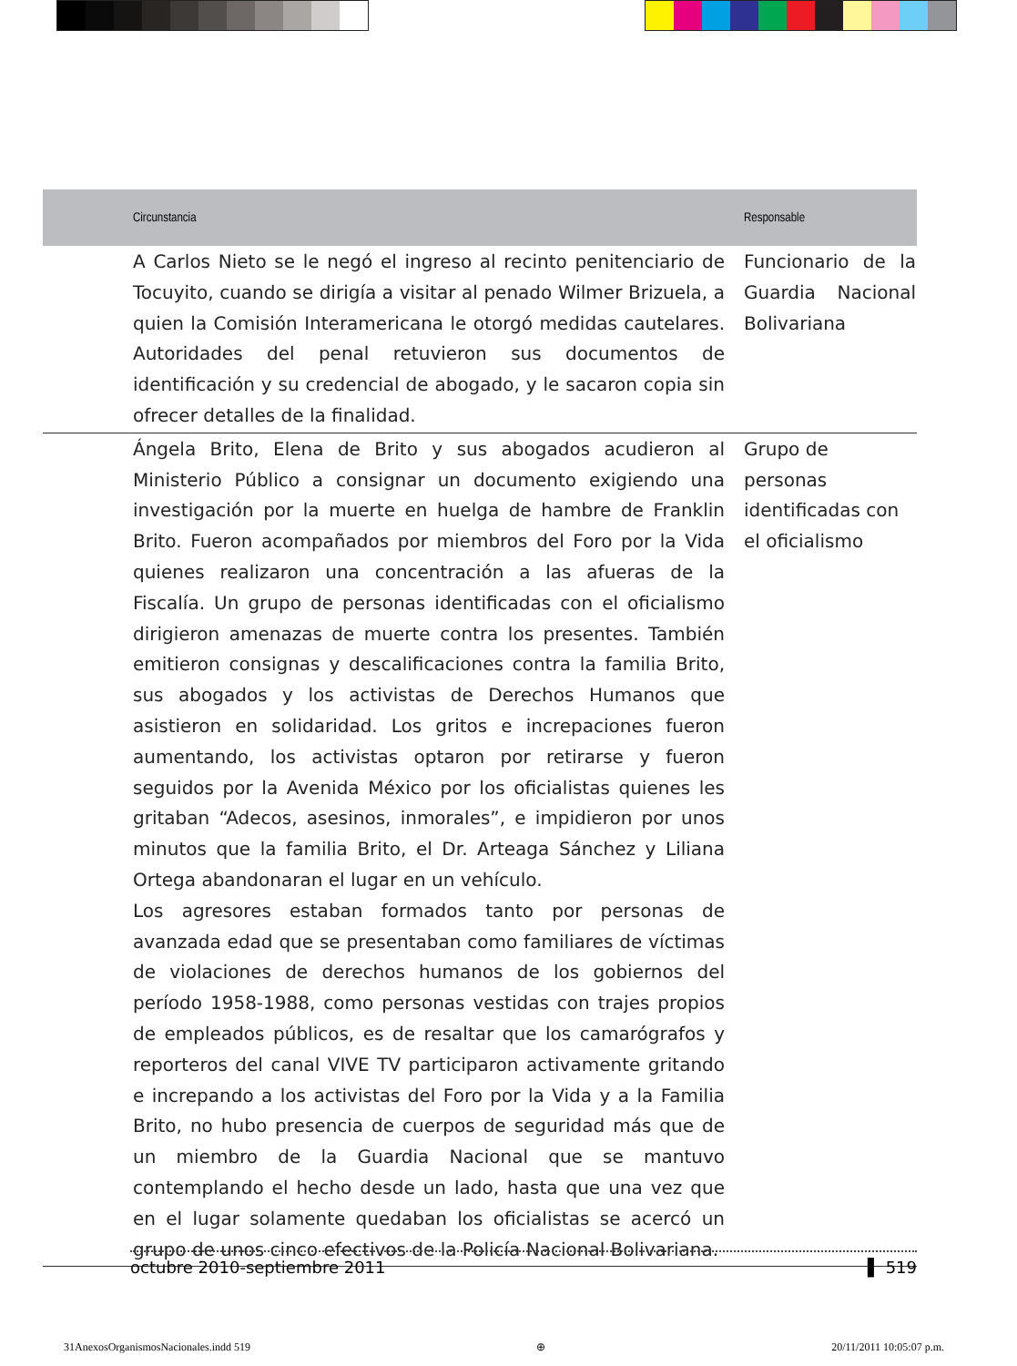| | Circunstancia | | Responsable |
| --- | --- | --- | --- |
| | A Carlos Nieto se le negó el ingreso al recinto penitenciario de Tocuyito, cuando se dirigía a visitar al penado Wilmer Brizuela, a quien la Comisión Interamericana le otorgó medidas cautelares. Autoridades del penal retuvieron sus documentos de identificación y su credencial de abogado, y le sacaron copia sin ofrecer detalles de la finalidad. | | Funcionario de la Guardia Nacional Bolivariana |
| | Ángela Brito, Elena de Brito y sus abogados acudieron al Ministerio Público a consignar un documento exigiendo una investigación por la muerte en huelga de hambre de Franklin Brito. Fueron acompañados por miembros del Foro por la Vida quienes realizaron una concentración a las afueras de la Fiscalía. Un grupo de personas identificadas con el oficialismo dirigieron amenazas de muerte contra los presentes. También emitieron consignas y descalificaciones contra la familia Brito, sus abogados y los activistas de Derechos Humanos que asistieron en solidaridad. Los gritos e increpaciones fueron aumentando, los activistas optaron por retirarse y fueron seguidos por la Avenida México por los oficialistas quienes les gritaban “Adecos, asesinos, inmorales”, e impidieron por unos minutos que la familia Brito, el Dr. Arteaga Sánchez y Liliana Ortega abandonaran el lugar en un vehículo. Los agresores estaban formados tanto por personas de avanzada edad que se presentaban como familiares de víctimas de violaciones de derechos humanos de los gobiernos del período 1958-1988, como personas vestidas con trajes propios de empleados públicos, es de resaltar que los camarógrafos y reporteros del canal VIVE TV participaron activamente gritando e increpando a los activistas del Foro por la Vida y a la Familia Brito, no hubo presencia de cuerpos de seguridad más que de un miembro de la Guardia Nacional que se mantuvo contemplando el hecho desde un lado, hasta que una vez que en el lugar solamente quedaban los oficialistas se acercó un grupo de unos cinco efectivos de la Policía Nacional Bolivariana. | | Grupo de personas identificadas con el oficialismo |
octubre 2010-septiembre 2011 ▌ 519
31AnexosOrganismosNacionales.indd 519 ⊕ 20/11/2011 10:05:07 p.m.